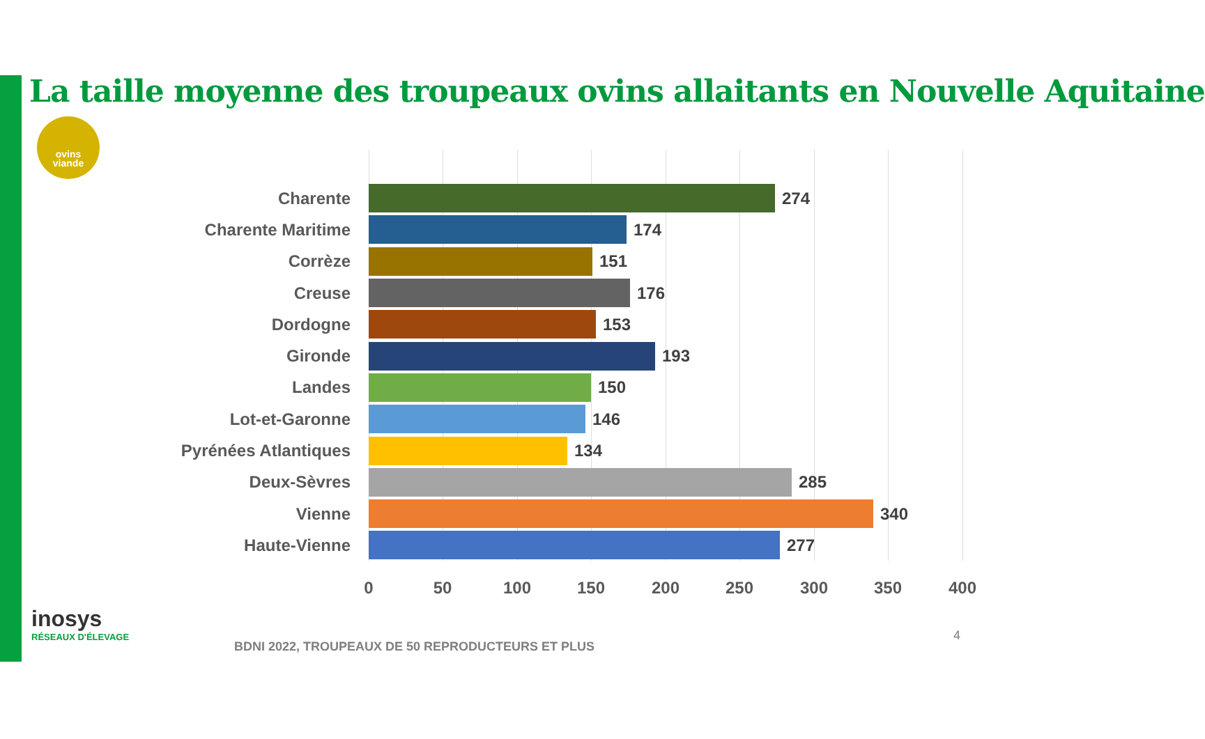La taille moyenne des troupeaux ovins allaitants en Nouvelle Aquitaine
ovins
viande
Charente 274
Charente Maritime 174
Corrèze 151
Creuse 176
Dordogne 153
Gironde 193
Landes 150
Lot-et-Garonne 146
Pyrénées Atlantiques 134
Deux-Sèvres 285
Vienne 340
Haute-Vienne 277
0 50 100 150 200 250 300 350 400
inosys
RÉSEAUX D'ÉLEVAGE
BDNI 2022, TROUPEAUX DE 50 REPRODUCTEURS ET PLUS
4